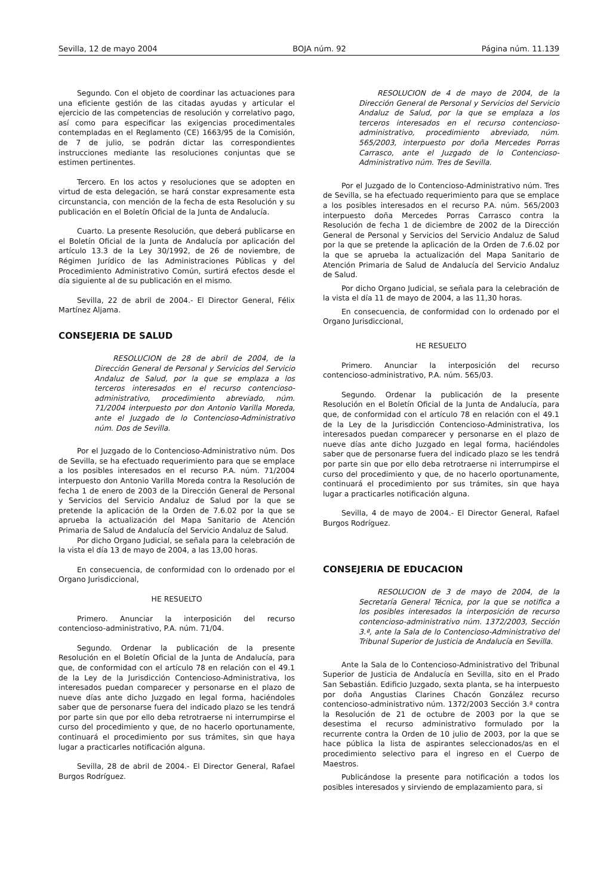Sevilla, 12 de mayo 2004 BOJA núm. 92 Página núm. 11.139
Segundo. Con el objeto de coordinar las actuaciones para una eficiente gestión de las citadas ayudas y articular el ejercicio de las competencias de resolución y correlativo pago, así como para especificar las exigencias procedimentales contempladas en el Reglamento (CE) 1663/95 de la Comisión, de 7 de julio, se podrán dictar las correspondientes instrucciones mediante las resoluciones conjuntas que se estimen pertinentes.
Tercero. En los actos y resoluciones que se adopten en virtud de esta delegación, se hará constar expresamente esta circunstancia, con mención de la fecha de esta Resolución y su publicación en el Boletín Oficial de la Junta de Andalucía.
Cuarto. La presente Resolución, que deberá publicarse en el Boletín Oficial de la Junta de Andalucía por aplicación del artículo 13.3 de la Ley 30/1992, de 26 de noviembre, de Régimen Jurídico de las Administraciones Públicas y del Procedimiento Administrativo Común, surtirá efectos desde el día siguiente al de su publicación en el mismo.
Sevilla, 22 de abril de 2004.- El Director General, Félix Martínez Aljama.
CONSEJERIA DE SALUD
RESOLUCION de 28 de abril de 2004, de la Dirección General de Personal y Servicios del Servicio Andaluz de Salud, por la que se emplaza a los terceros interesados en el recurso contencioso-administrativo, procedimiento abreviado, núm. 71/2004 interpuesto por don Antonio Varilla Moreda, ante el Juzgado de lo Contencioso-Administrativo núm. Dos de Sevilla.
Por el Juzgado de lo Contencioso-Administrativo núm. Dos de Sevilla, se ha efectuado requerimiento para que se emplace a los posibles interesados en el recurso P.A. núm. 71/2004 interpuesto don Antonio Varilla Moreda contra la Resolución de fecha 1 de enero de 2003 de la Dirección General de Personal y Servicios del Servicio Andaluz de Salud por la que se pretende la aplicación de la Orden de 7.6.02 por la que se aprueba la actualización del Mapa Sanitario de Atención Primaria de Salud de Andalucía del Servicio Andaluz de Salud.
Por dicho Organo Judicial, se señala para la celebración de la vista el día 13 de mayo de 2004, a las 13,00 horas.
En consecuencia, de conformidad con lo ordenado por el Organo Jurisdiccional,
HE RESUELTO
Primero. Anunciar la interposición del recurso contencioso-administrativo, P.A. núm. 71/04.
Segundo. Ordenar la publicación de la presente Resolución en el Boletín Oficial de la Junta de Andalucía, para que, de conformidad con el artículo 78 en relación con el 49.1 de la Ley de la Jurisdicción Contencioso-Administrativa, los interesados puedan comparecer y personarse en el plazo de nueve días ante dicho Juzgado en legal forma, haciéndoles saber que de personarse fuera del indicado plazo se les tendrá por parte sin que por ello deba retrotraerse ni interrumpirse el curso del procedimiento y que, de no hacerlo oportunamente, continuará el procedimiento por sus trámites, sin que haya lugar a practicarles notificación alguna.
Sevilla, 28 de abril de 2004.- El Director General, Rafael Burgos Rodríguez.
RESOLUCION de 4 de mayo de 2004, de la Dirección General de Personal y Servicios del Servicio Andaluz de Salud, por la que se emplaza a los terceros interesados en el recurso contencioso-administrativo, procedimiento abreviado, núm. 565/2003, interpuesto por doña Mercedes Porras Carrasco, ante el Juzgado de lo Contencioso-Administrativo núm. Tres de Sevilla.
Por el Juzgado de lo Contencioso-Administrativo núm. Tres de Sevilla, se ha efectuado requerimiento para que se emplace a los posibles interesados en el recurso P.A. núm. 565/2003 interpuesto doña Mercedes Porras Carrasco contra la Resolución de fecha 1 de diciembre de 2002 de la Dirección General de Personal y Servicios del Servicio Andaluz de Salud por la que se pretende la aplicación de la Orden de 7.6.02 por la que se aprueba la actualización del Mapa Sanitario de Atención Primaria de Salud de Andalucía del Servicio Andaluz de Salud.
Por dicho Organo Judicial, se señala para la celebración de la vista el día 11 de mayo de 2004, a las 11,30 horas.
En consecuencia, de conformidad con lo ordenado por el Organo Jurisdiccional,
HE RESUELTO
Primero. Anunciar la interposición del recurso contencioso-administrativo, P.A. núm. 565/03.
Segundo. Ordenar la publicación de la presente Resolución en el Boletín Oficial de la Junta de Andalucía, para que, de conformidad con el artículo 78 en relación con el 49.1 de la Ley de la Jurisdicción Contencioso-Administrativa, los interesados puedan comparecer y personarse en el plazo de nueve días ante dicho Juzgado en legal forma, haciéndoles saber que de personarse fuera del indicado plazo se les tendrá por parte sin que por ello deba retrotraerse ni interrumpirse el curso del procedimiento y que, de no hacerlo oportunamente, continuará el procedimiento por sus trámites, sin que haya lugar a practicarles notificación alguna.
Sevilla, 4 de mayo de 2004.- El Director General, Rafael Burgos Rodríguez.
CONSEJERIA DE EDUCACION
RESOLUCION de 3 de mayo de 2004, de la Secretaría General Técnica, por la que se notifica a los posibles interesados la interposición de recurso contencioso-administrativo núm. 1372/2003, Sección 3.ª, ante la Sala de lo Contencioso-Administrativo del Tribunal Superior de Justicia de Andalucía en Sevilla.
Ante la Sala de lo Contencioso-Administrativo del Tribunal Superior de Justicia de Andalucía en Sevilla, sito en el Prado San Sebastián. Edificio Juzgado, sexta planta, se ha interpuesto por doña Angustias Clarines Chacón González recurso contencioso-administrativo núm. 1372/2003 Sección 3.ª contra la Resolución de 21 de octubre de 2003 por la que se desestima el recurso administrativo formulado por la recurrente contra la Orden de 10 julio de 2003, por la que se hace pública la lista de aspirantes seleccionados/as en el procedimiento selectivo para el ingreso en el Cuerpo de Maestros.
Publicándose la presente para notificación a todos los posibles interesados y sirviendo de emplazamiento para, si